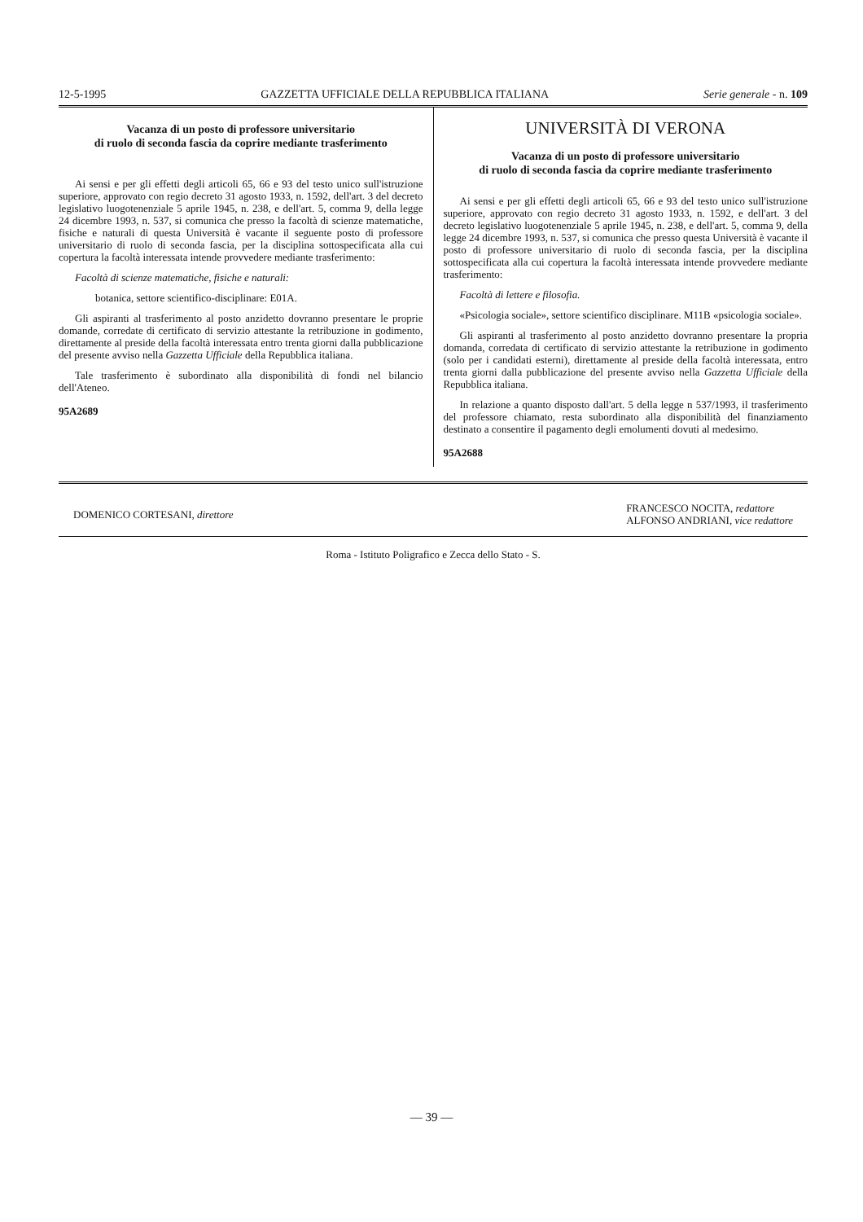12-5-1995 GAZZETTA UFFICIALE DELLA REPUBBLICA ITALIANA Serie generale - n. 109
Vacanza di un posto di professore universitario
di ruolo di seconda fascia da coprire mediante trasferimento
Ai sensi e per gli effetti degli articoli 65, 66 e 93 del testo unico sull'istruzione superiore, approvato con regio decreto 31 agosto 1933, n. 1592, dell'art. 3 del decreto legislativo luogotenenziale 5 aprile 1945, n. 238, e dell'art. 5, comma 9, della legge 24 dicembre 1993, n. 537, si comunica che presso la facoltà di scienze matematiche, fisiche e naturali di questa Università è vacante il seguente posto di professore universitario di ruolo di seconda fascia, per la disciplina sottospecificata alla cui copertura la facoltà interessata intende provvedere mediante trasferimento:
Facoltà di scienze matematiche, fisiche e naturali:
botanica, settore scientifico-disciplinare: E01A.
Gli aspiranti al trasferimento al posto anzidetto dovranno presentare le proprie domande, corredate di certificato di servizio attestante la retribuzione in godimento, direttamente al preside della facoltà interessata entro trenta giorni dalla pubblicazione del presente avviso nella Gazzetta Ufficiale della Repubblica italiana.
Tale trasferimento è subordinato alla disponibilità di fondi nel bilancio dell'Ateneo.
95A2689
UNIVERSITÀ DI VERONA
Vacanza di un posto di professore universitario
di ruolo di seconda fascia da coprire mediante trasferimento
Ai sensi e per gli effetti degli articoli 65, 66 e 93 del testo unico sull'istruzione superiore, approvato con regio decreto 31 agosto 1933, n. 1592, e dell'art. 3 del decreto legislativo luogotenenziale 5 aprile 1945, n. 238, e dell'art. 5, comma 9, della legge 24 dicembre 1993, n. 537, si comunica che presso questa Università è vacante il posto di professore universitario di ruolo di seconda fascia, per la disciplina sottospecificata alla cui copertura la facoltà interessata intende provvedere mediante trasferimento:
Facoltà di lettere e filosofia.
«Psicologia sociale», settore scientifico disciplinare. M11B «psicologia sociale».
Gli aspiranti al trasferimento al posto anzidetto dovranno presentare la propria domanda, corredata di certificato di servizio attestante la retribuzione in godimento (solo per i candidati esterni), direttamente al preside della facoltà interessata, entro trenta giorni dalla pubblicazione del presente avviso nella Gazzetta Ufficiale della Repubblica italiana.
In relazione a quanto disposto dall'art. 5 della legge n 537/1993, il trasferimento del professore chiamato, resta subordinato alla disponibilità del finanziamento destinato a consentire il pagamento degli emolumenti dovuti al medesimo.
95A2688
DOMENICO CORTESANI, direttore FRANCESCO NOCITA, redattore
ALFONSO ANDRIANI, vice redattore
Roma - Istituto Poligrafico e Zecca dello Stato - S.
— 39 —